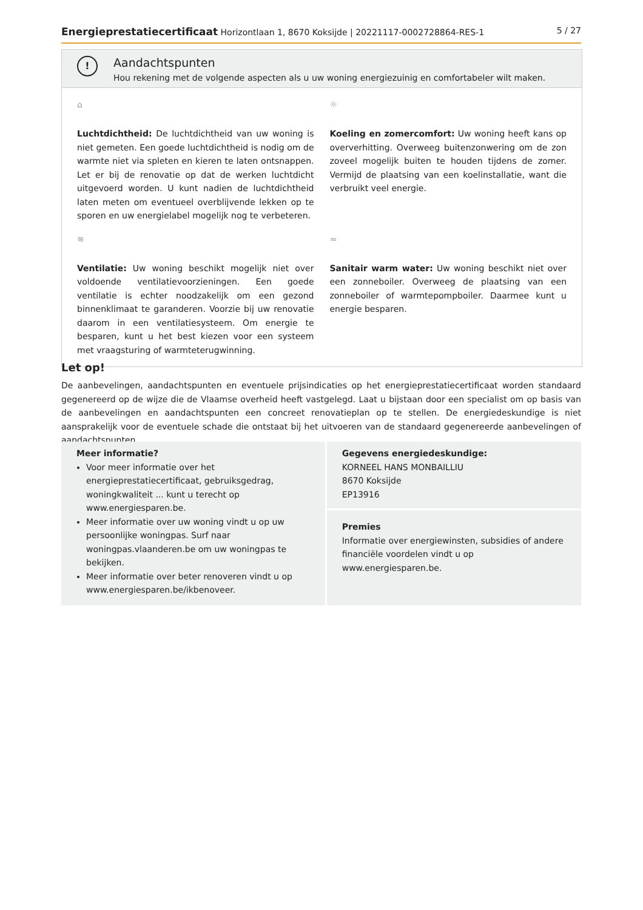Energieprestatiecertificaat Horizontlaan 1, 8670 Koksijde | 20221117-0002728864-RES-1 5 / 27
!
Aandachtspunten
Hou rekening met de volgende aspecten als u uw woning energiezuinig en comfortabeler wilt maken.
⌂
Luchtdichtheid: De luchtdichtheid van uw woning is niet gemeten. Een goede luchtdichtheid is nodig om de warmte niet via spleten en kieren te laten ontsnappen. Let er bij de renovatie op dat de werken luchtdicht uitgevoerd worden. U kunt nadien de luchtdichtheid laten meten om eventueel overblijvende lekken op te sporen en uw energielabel mogelijk nog te verbeteren.
☼
Koeling en zomercomfort: Uw woning heeft kans op oververhitting. Overweeg buitenzonwering om de zon zoveel mogelijk buiten te houden tijdens de zomer. Vermijd de plaatsing van een koelinstallatie, want die verbruikt veel energie.
≋
Ventilatie: Uw woning beschikt mogelijk niet over voldoende ventilatievoorzieningen. Een goede ventilatie is echter noodzakelijk om een gezond binnenklimaat te garanderen. Voorzie bij uw renovatie daarom in een ventilatiesysteem. Om energie te besparen, kunt u het best kiezen voor een systeem met vraagsturing of warmteterugwinning.
≈
Sanitair warm water: Uw woning beschikt niet over een zonneboiler. Overweeg de plaatsing van een zonneboiler of warmtepompboiler. Daarmee kunt u energie besparen.
Let op!
De aanbevelingen, aandachtspunten en eventuele prijsindicaties op het energieprestatiecertificaat worden standaard gegenereerd op de wijze die de Vlaamse overheid heeft vastgelegd. Laat u bijstaan door een specialist om op basis van de aanbevelingen en aandachtspunten een concreet renovatieplan op te stellen. De energiedeskundige is niet aansprakelijk voor de eventuele schade die ontstaat bij het uitvoeren van de standaard gegenereerde aanbevelingen of aandachtspunten.
Meer informatie?
Voor meer informatie over het energieprestatiecertificaat, gebruiksgedrag, woningkwaliteit ... kunt u terecht op www.energiesparen.be.
Meer informatie over uw woning vindt u op uw persoonlijke woningpas. Surf naar woningpas.vlaanderen.be om uw woningpas te bekijken.
Meer informatie over beter renoveren vindt u op www.energiesparen.be/ikbenoveer.
Gegevens energiedeskundige:
KORNEEL HANS MONBAILLIU
8670 Koksijde
EP13916
Premies
Informatie over energiewinsten, subsidies of andere financiële voordelen vindt u op www.energiesparen.be.